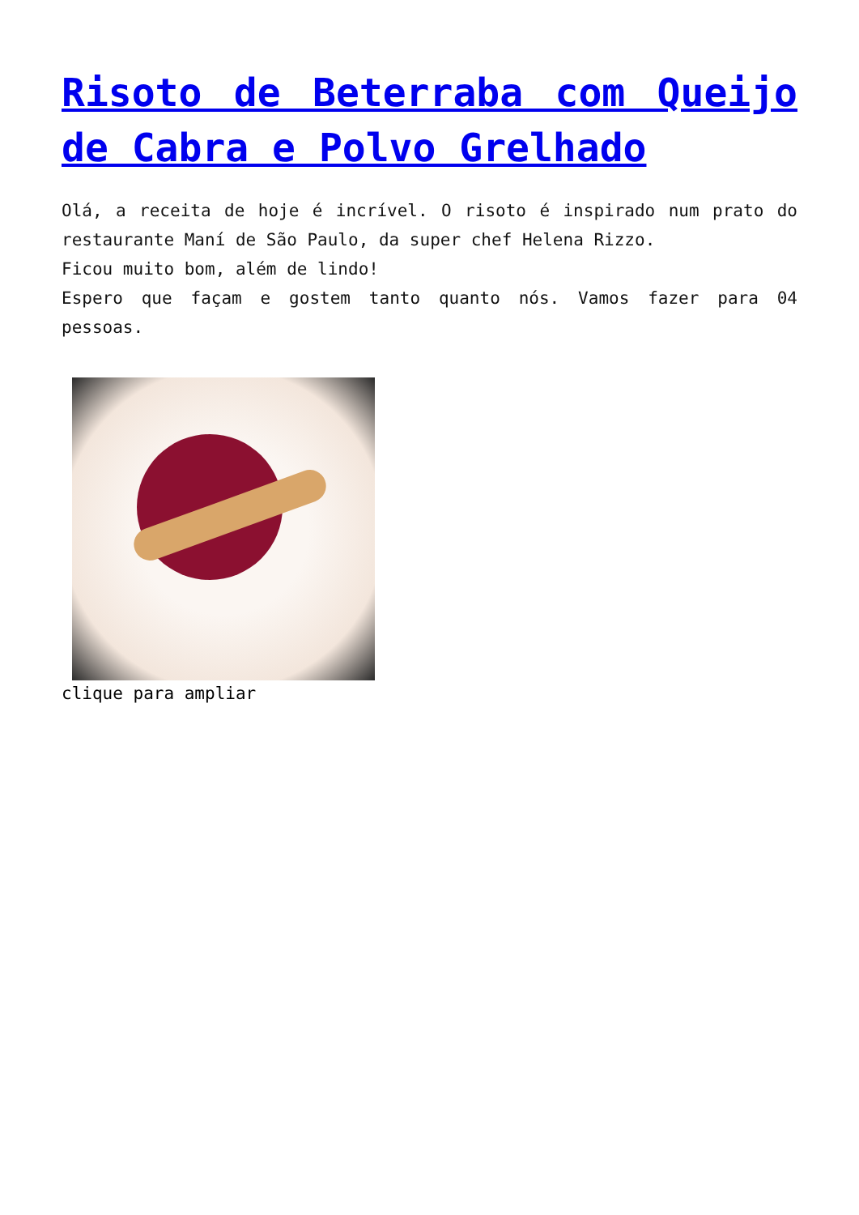Risoto de Beterraba com Queijo de Cabra e Polvo Grelhado
Olá, a receita de hoje é incrível. O risoto é inspirado num prato do restaurante Maní de São Paulo, da super chef Helena Rizzo.
Ficou muito bom, além de lindo!
Espero que façam e gostem tanto quanto nós. Vamos fazer para 04 pessoas.
clique para ampliar